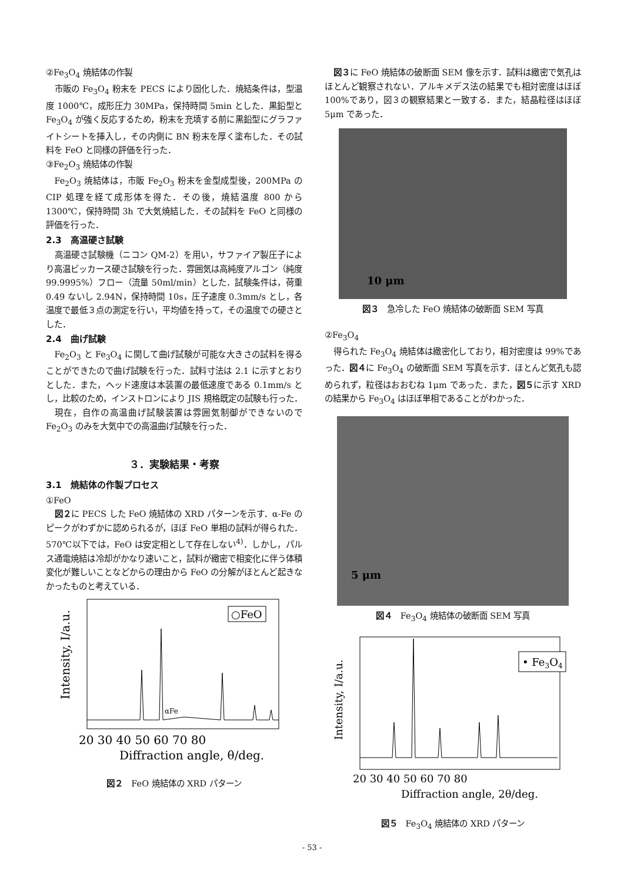②Fe<sub>3</sub>O<sub>4</sub> 焼結体の作製
市販の Fe<sub>3</sub>O<sub>4</sub> 粉末を PECS により固化した．焼結条件は，型温度 1000℃，成形圧力 30MPa，保持時間 5min とした．黒鉛型と Fe<sub>3</sub>O<sub>4</sub> が強く反応するため，粉末を充填する前に黒鉛型にグラファイトシートを挿入し，その内側に BN 粉末を厚く塗布した．その試料を FeO と同様の評価を行った．
③Fe<sub>2</sub>O<sub>3</sub> 焼結体の作製
Fe<sub>2</sub>O<sub>3</sub> 焼結体は，市販 Fe<sub>2</sub>O<sub>3</sub> 粉末を金型成型後，200MPa の CIP 処理を経て成形体を得た．その後，焼結温度 800 から 1300℃，保持時間 3h で大気焼結した．その試料を FeO と同様の評価を行った．
2.3　高温硬さ試験
高温硬さ試験機（ニコン QM-2）を用い，サファイア製圧子により高温ビッカース硬さ試験を行った．雰囲気は高純度アルゴン（純度 99.9995%）フロー（流量 50ml/min）とした．試験条件は，荷重 0.49 ないし 2.94N，保持時間 10s，圧子速度 0.3mm/s とし，各温度で最低３点の測定を行い，平均値を持って，その温度での硬さとした．
2.4　曲げ試験
Fe<sub>2</sub>O<sub>3</sub> と Fe<sub>3</sub>O<sub>4</sub> に関して曲げ試験が可能な大きさの試料を得ることができたので曲げ試験を行った．試料寸法は 2.1 に示すとおりとした．また，ヘッド速度は本装置の最低速度である 0.1mm/s とし，比較のため，インストロンにより JIS 規格既定の試験も行った．
現在，自作の高温曲げ試験装置は雰囲気制御ができないので Fe<sub>2</sub>O<sub>3</sub> のみを大気中での高温曲げ試験を行った．
３．実験結果・考察
3.1　焼結体の作製プロセス
①FeO
図２に PECS した FeO 焼結体の XRD パターンを示す．α-Fe のピークがわずかに認められるが，ほぼ FeO 単相の試料が得られた．570℃以下では，FeO は安定相として存在しない<sup>4)</sup>．しかし，パルス通電焼結は冷却がかなり速いこと，試料が緻密で相変化に伴う体積変化が難しいことなどからの理由から FeO の分解がほとんど起きなかったものと考えている．
○FeO
αFe
Intensity, I/a.u.
20 30 40 50 60 70 80
Diffraction angle, θ/deg.
図２　FeO 焼結体の XRD パターン
図３に FeO 焼結体の破断面 SEM 像を示す．試料は緻密で気孔はほとんど観察されない．アルキメデス法の結果でも相対密度はほぼ 100%であり，図３の観察結果と一致する．また，結晶粒径はほぼ 5μm であった．
10 μm
図３　急冷した FeO 焼結体の破断面 SEM 写真
②Fe<sub>3</sub>O<sub>4</sub>
得られた Fe<sub>3</sub>O<sub>4</sub> 焼結体は緻密化しており，相対密度は 99%であった．図４に Fe<sub>3</sub>O<sub>4</sub> の破断面 SEM 写真を示す．ほとんど気孔も認められず，粒径はおおむね 1μm であった．また，図５に示す XRD の結果から Fe<sub>3</sub>O<sub>4</sub> はほぼ単相であることがわかった．
5 μm
図４　Fe<sub>3</sub>O<sub>4</sub> 焼結体の破断面 SEM 写真
• Fe3O4
Intensity, I/a.u.
20 30 40 50 60 70 80
Diffraction angle, 2θ/deg.
図５　Fe<sub>3</sub>O<sub>4</sub> 焼結体の XRD パターン
- 53 -